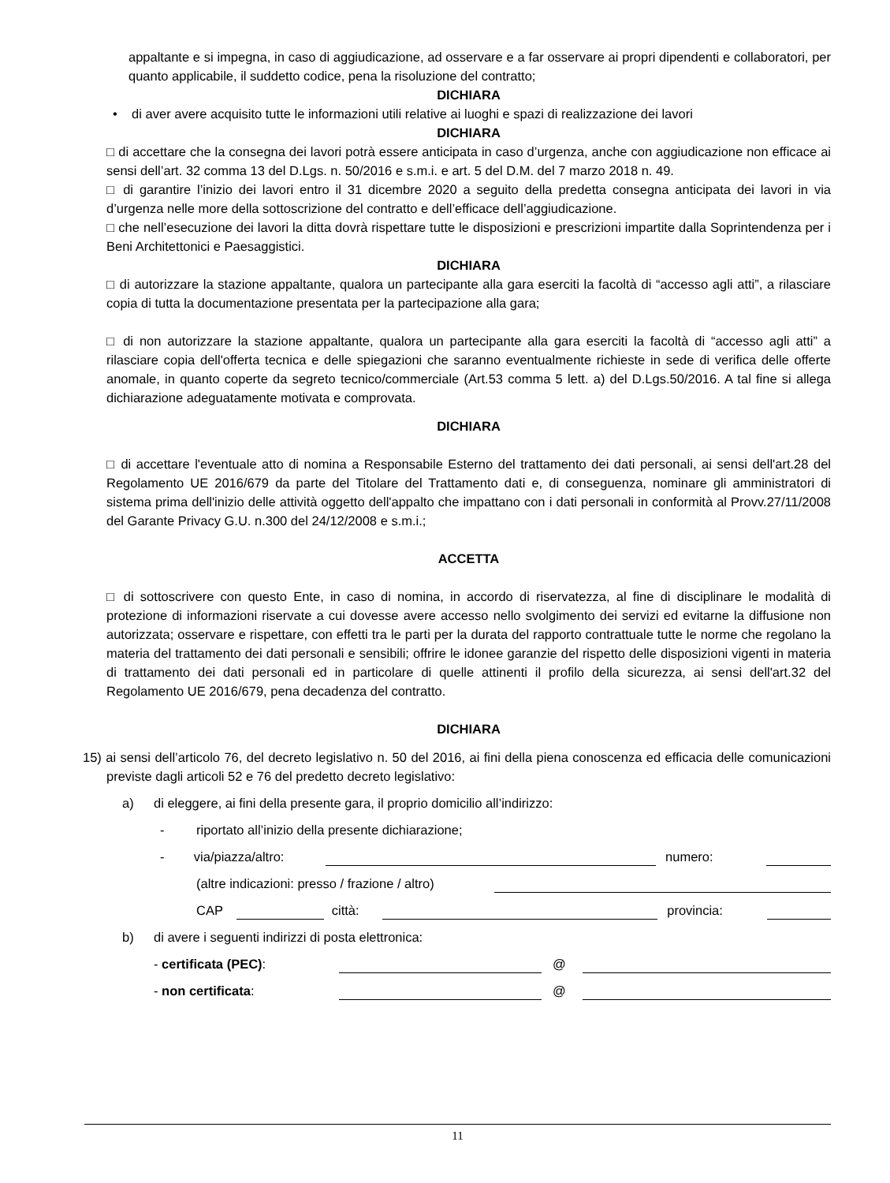appaltante e si impegna, in caso di aggiudicazione, ad osservare e a far osservare ai propri dipendenti e collaboratori, per quanto applicabile, il suddetto codice, pena la risoluzione del contratto;
DICHIARA
• di aver avere acquisito tutte le informazioni utili relative ai luoghi e spazi di realizzazione dei lavori
DICHIARA
□ di accettare che la consegna dei lavori potrà essere anticipata in caso d’urgenza, anche con aggiudicazione non efficace ai sensi dell’art. 32 comma 13 del D.Lgs. n. 50/2016 e s.m.i. e art. 5 del D.M. del 7 marzo 2018 n. 49.
□ di garantire l’inizio dei lavori entro il 31 dicembre 2020 a seguito della predetta consegna anticipata dei lavori in via d’urgenza nelle more della sottoscrizione del contratto e dell’efficace dell’aggiudicazione.
□ che nell’esecuzione dei lavori la ditta dovrà rispettare tutte le disposizioni e prescrizioni impartite dalla Soprintendenza per i Beni Architettonici e Paesaggistici.
DICHIARA
□ di autorizzare la stazione appaltante, qualora un partecipante alla gara eserciti la facoltà di “accesso agli atti”, a rilasciare copia di tutta la documentazione presentata per la partecipazione alla gara;
□ di non autorizzare la stazione appaltante, qualora un partecipante alla gara eserciti la facoltà di “accesso agli atti” a rilasciare copia dell'offerta tecnica e delle spiegazioni che saranno eventualmente richieste in sede di verifica delle offerte anomale, in quanto coperte da segreto tecnico/commerciale (Art.53 comma 5 lett. a) del D.Lgs.50/2016. A tal fine si allega dichiarazione adeguatamente motivata e comprovata.
DICHIARA
□ di accettare l'eventuale atto di nomina a Responsabile Esterno del trattamento dei dati personali, ai sensi dell'art.28 del Regolamento UE 2016/679 da parte del Titolare del Trattamento dati e, di conseguenza, nominare gli amministratori di sistema prima dell'inizio delle attività oggetto dell'appalto che impattano con i dati personali in conformità al Provv.27/11/2008 del Garante Privacy G.U. n.300 del 24/12/2008 e s.m.i.;
ACCETTA
□ di sottoscrivere con questo Ente, in caso di nomina, in accordo di riservatezza, al fine di disciplinare le modalità di protezione di informazioni riservate a cui dovesse avere accesso nello svolgimento dei servizi ed evitarne la diffusione non autorizzata; osservare e rispettare, con effetti tra le parti per la durata del rapporto contrattuale tutte le norme che regolano la materia del trattamento dei dati personali e sensibili; offrire le idonee garanzie del rispetto delle disposizioni vigenti in materia di trattamento dei dati personali ed in particolare di quelle attinenti il profilo della sicurezza, ai sensi dell'art.32 del Regolamento UE 2016/679, pena decadenza del contratto.
DICHIARA
15) ai sensi dell’articolo 76, del decreto legislativo n. 50 del 2016, ai fini della piena conoscenza ed efficacia delle comunicazioni previste dagli articoli 52 e 76 del predetto decreto legislativo:
a) di eleggere, ai fini della presente gara, il proprio domicilio all’indirizzo:
- riportato all’inizio della presente dichiarazione;
- via/piazza/altro: numero:
(altre indicazioni: presso / frazione / altro)
CAP città: provincia:
b) di avere i seguenti indirizzi di posta elettronica:
- certificata (PEC): @
- non certificata: @
11